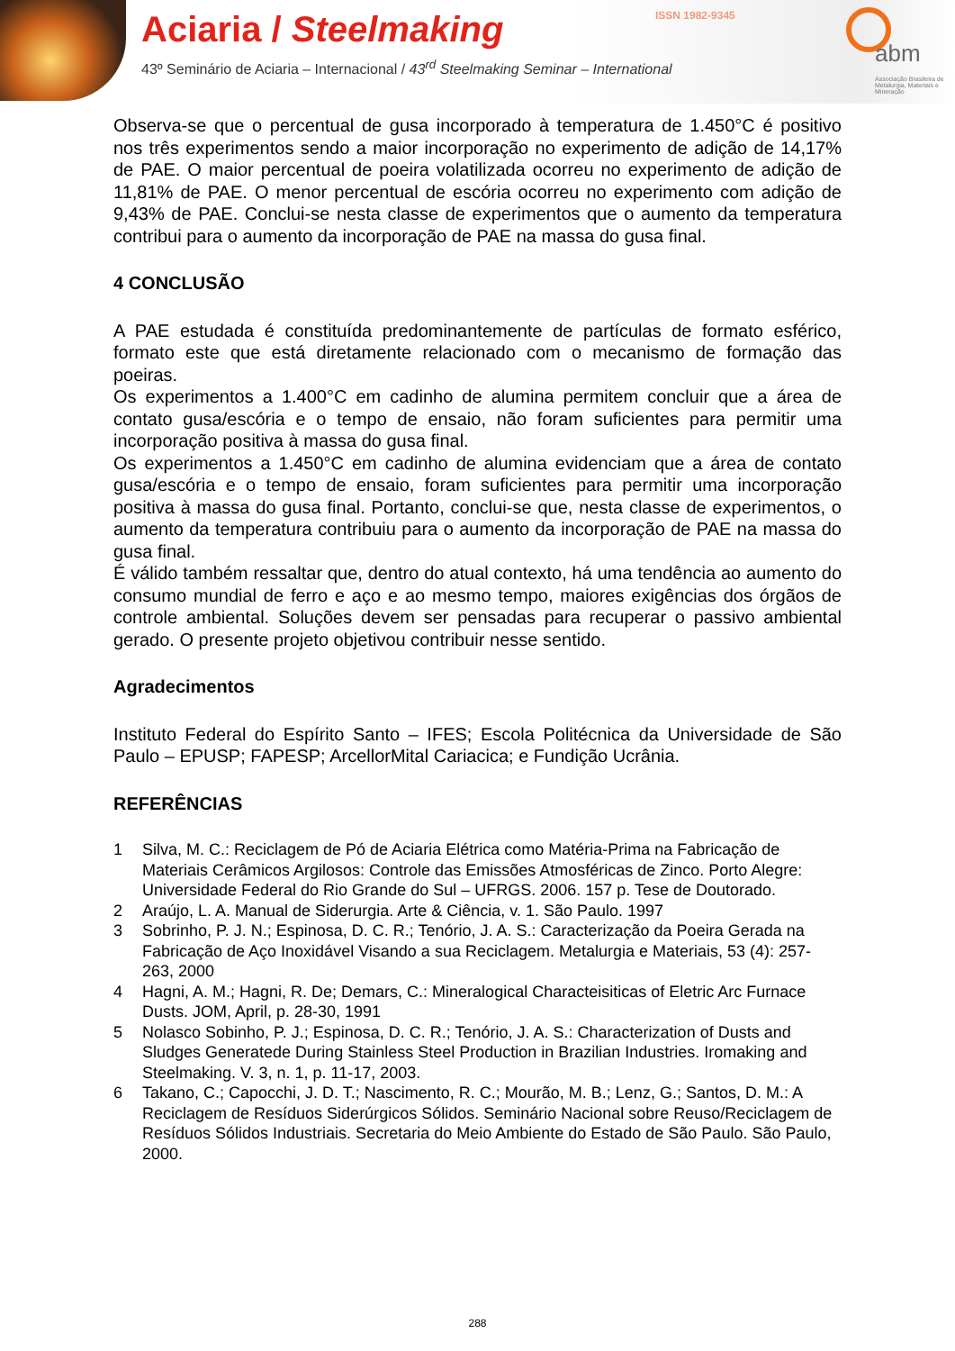Aciaria / Steelmaking ISSN 1982-9345
43º Seminário de Aciaria – Internacional / 43<sup>rd</sup> Steelmaking Seminar – International
abm
Associação Brasileira de Metalurgia, Materiais e Mineração
Observa-se que o percentual de gusa incorporado à temperatura de 1.450°C é positivo nos três experimentos sendo a maior incorporação no experimento de adição de 14,17% de PAE. O maior percentual de poeira volatilizada ocorreu no experimento de adição de 11,81% de PAE. O menor percentual de escória ocorreu no experimento com adição de 9,43% de PAE. Conclui-se nesta classe de experimentos que o aumento da temperatura contribui para o aumento da incorporação de PAE na massa do gusa final.
4 CONCLUSÃO
A PAE estudada é constituída predominantemente de partículas de formato esférico, formato este que está diretamente relacionado com o mecanismo de formação das poeiras.
Os experimentos a 1.400°C em cadinho de alumina permitem concluir que a área de contato gusa/escória e o tempo de ensaio, não foram suficientes para permitir uma incorporação positiva à massa do gusa final.
Os experimentos a 1.450°C em cadinho de alumina evidenciam que a área de contato gusa/escória e o tempo de ensaio, foram suficientes para permitir uma incorporação positiva à massa do gusa final. Portanto, conclui-se que, nesta classe de experimentos, o aumento da temperatura contribuiu para o aumento da incorporação de PAE na massa do gusa final.
É válido também ressaltar que, dentro do atual contexto, há uma tendência ao aumento do consumo mundial de ferro e aço e ao mesmo tempo, maiores exigências dos órgãos de controle ambiental. Soluções devem ser pensadas para recuperar o passivo ambiental gerado. O presente projeto objetivou contribuir nesse sentido.
Agradecimentos
Instituto Federal do Espírito Santo – IFES; Escola Politécnica da Universidade de São Paulo – EPUSP; FAPESP; ArcellorMital Cariacica; e Fundição Ucrânia.
REFERÊNCIAS
1 Silva, M. C.: Reciclagem de Pó de Aciaria Elétrica como Matéria-Prima na Fabricação de Materiais Cerâmicos Argilosos: Controle das Emissões Atmosféricas de Zinco. Porto Alegre: Universidade Federal do Rio Grande do Sul – UFRGS. 2006. 157 p. Tese de Doutorado.
2 Araújo, L. A. Manual de Siderurgia. Arte & Ciência, v. 1. São Paulo. 1997
3 Sobrinho, P. J. N.; Espinosa, D. C. R.; Tenório, J. A. S.: Caracterização da Poeira Gerada na Fabricação de Aço Inoxidável Visando a sua Reciclagem. Metalurgia e Materiais, 53 (4): 257-263, 2000
4 Hagni, A. M.; Hagni, R. De; Demars, C.: Mineralogical Characteisiticas of Eletric Arc Furnace Dusts. JOM, April, p. 28-30, 1991
5 Nolasco Sobinho, P. J.; Espinosa, D. C. R.; Tenório, J. A. S.: Characterization of Dusts and Sludges Generatede During Stainless Steel Production in Brazilian Industries. Iromaking and Steelmaking. V. 3, n. 1, p. 11-17, 2003.
6 Takano, C.; Capocchi, J. D. T.; Nascimento, R. C.; Mourão, M. B.; Lenz, G.; Santos, D. M.: A Reciclagem de Resíduos Siderúrgicos Sólidos. Seminário Nacional sobre Reuso/Reciclagem de Resíduos Sólidos Industriais. Secretaria do Meio Ambiente do Estado de São Paulo. São Paulo, 2000.
288